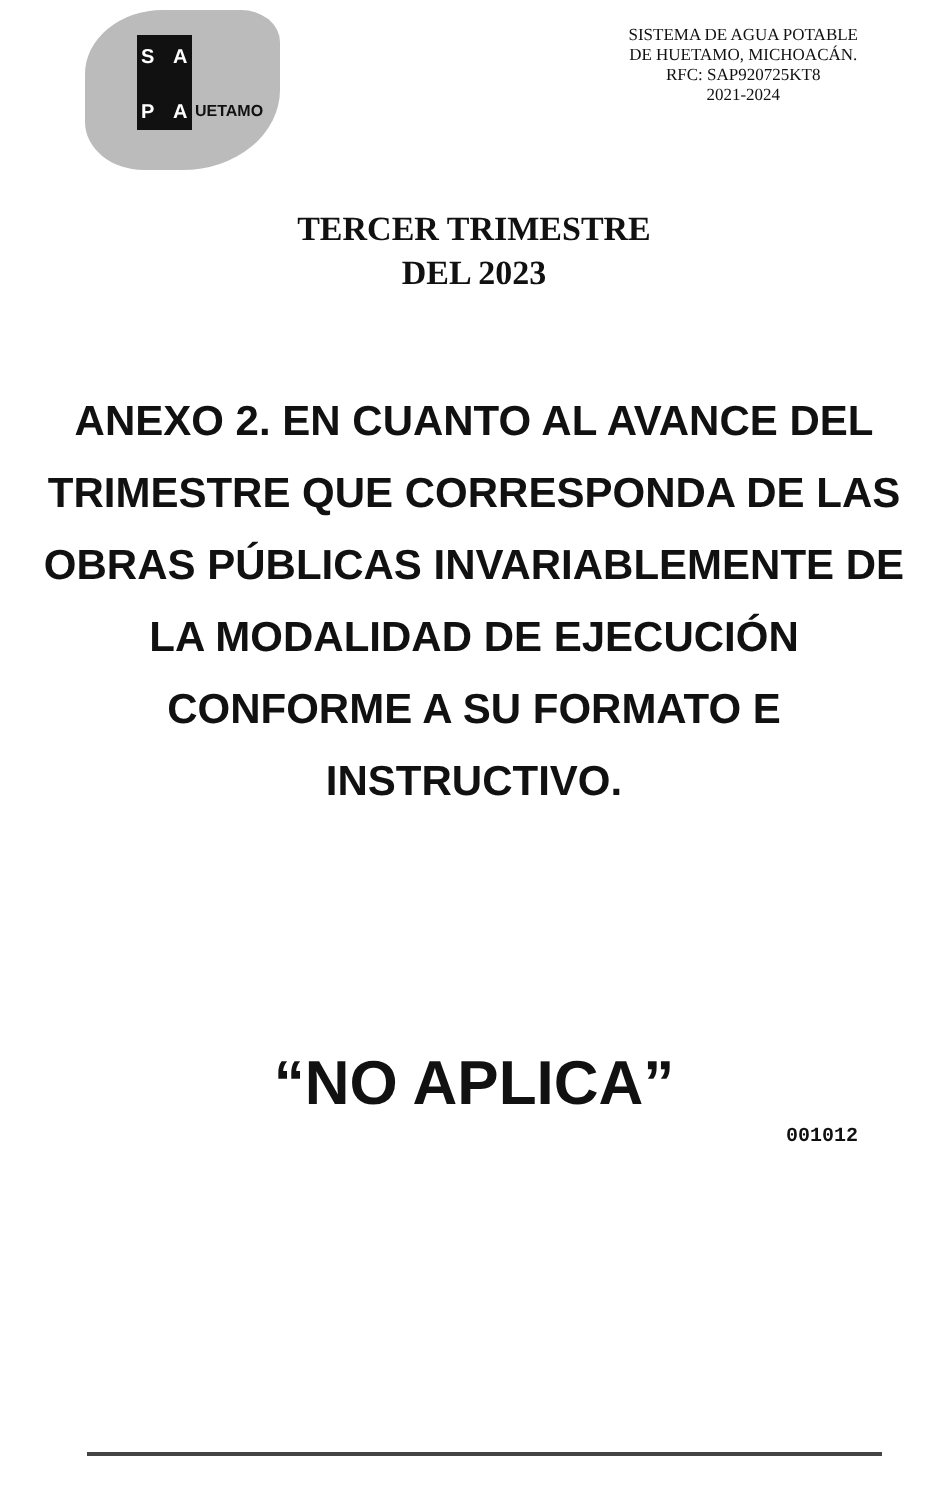S A
P A UETAMO
SISTEMA DE AGUA POTABLE
DE HUETAMO, MICHOACÁN.
RFC: SAP920725KT8
2021-2024
TERCER TRIMESTRE
DEL 2023
ANEXO 2. EN CUANTO AL AVANCE DEL TRIMESTRE QUE CORRESPONDA DE LAS OBRAS PÚBLICAS INVARIABLEMENTE DE LA MODALIDAD DE EJECUCIÓN CONFORME A SU FORMATO E INSTRUCTIVO.
“NO APLICA”
001012